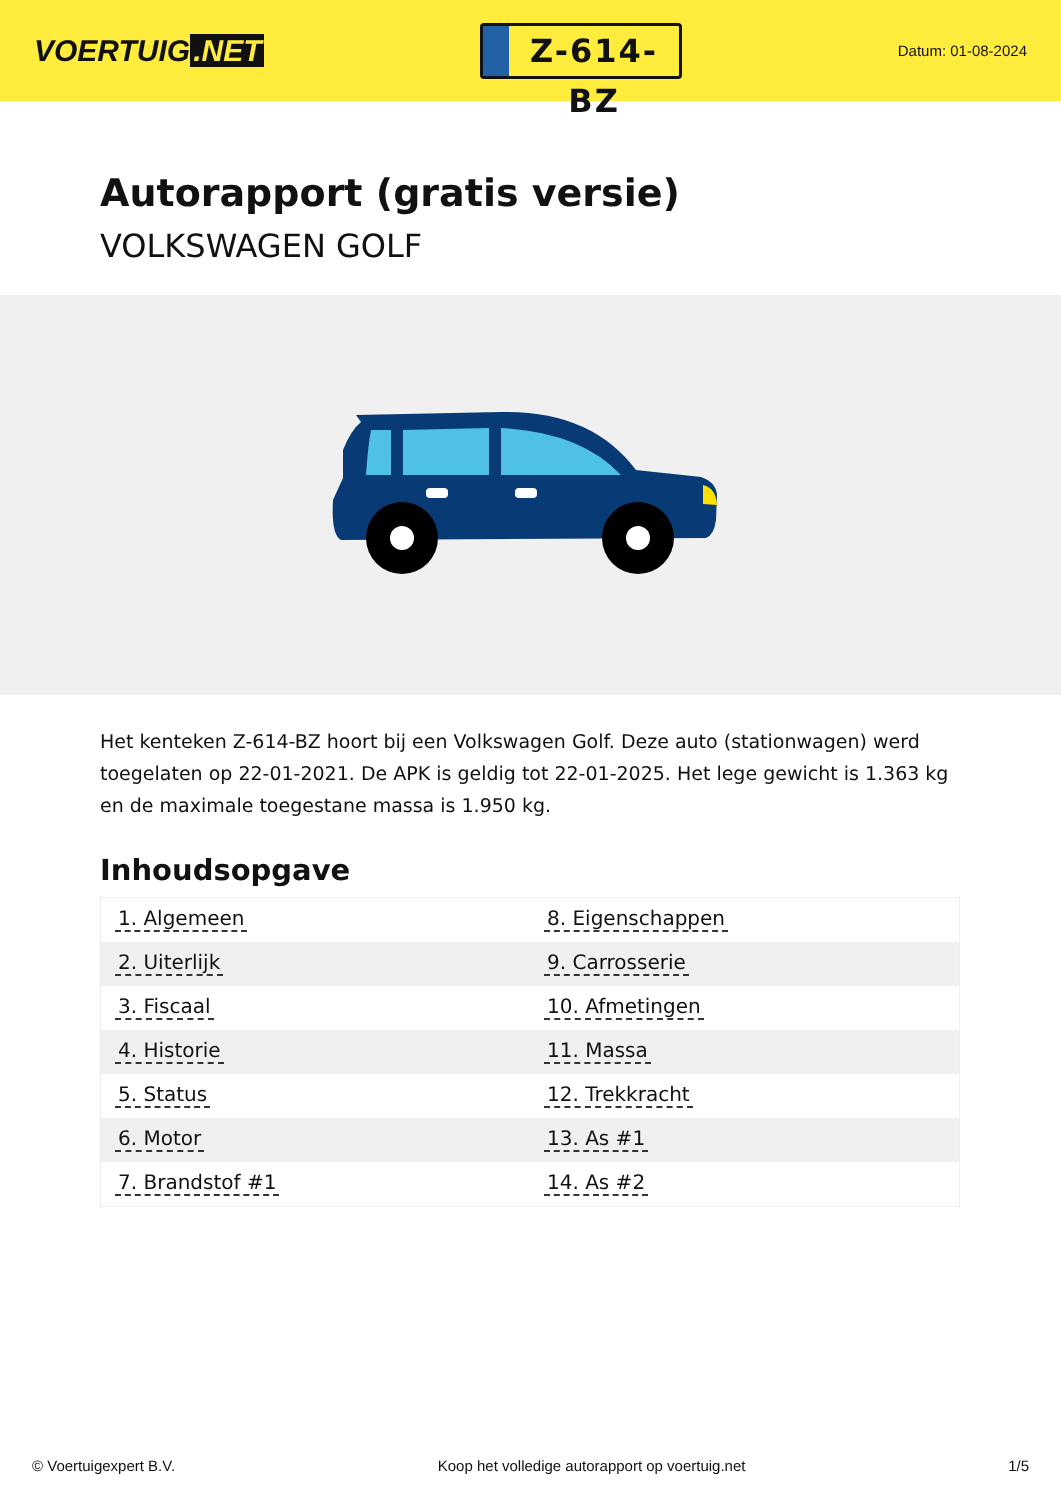VOERTUIG.NET
Z-614-BZ
Datum: 01-08-2024
Autorapport (gratis versie)
VOLKSWAGEN GOLF
Het kenteken Z-614-BZ hoort bij een Volkswagen Golf. Deze auto (stationwagen) werd toegelaten op 22-01-2021. De APK is geldig tot 22-01-2025. Het lege gewicht is 1.363 kg en de maximale toegestane massa is 1.950 kg.
Inhoudsopgave
| 1. Algemeen | 8. Eigenschappen |
| 2. Uiterlijk | 9. Carrosserie |
| 3. Fiscaal | 10. Afmetingen |
| 4. Historie | 11. Massa |
| 5. Status | 12. Trekkracht |
| 6. Motor | 13. As #1 |
| 7. Brandstof #1 | 14. As #2 |
© Voertuigexpert B.V. Koop het volledige autorapport op voertuig.net 1/5